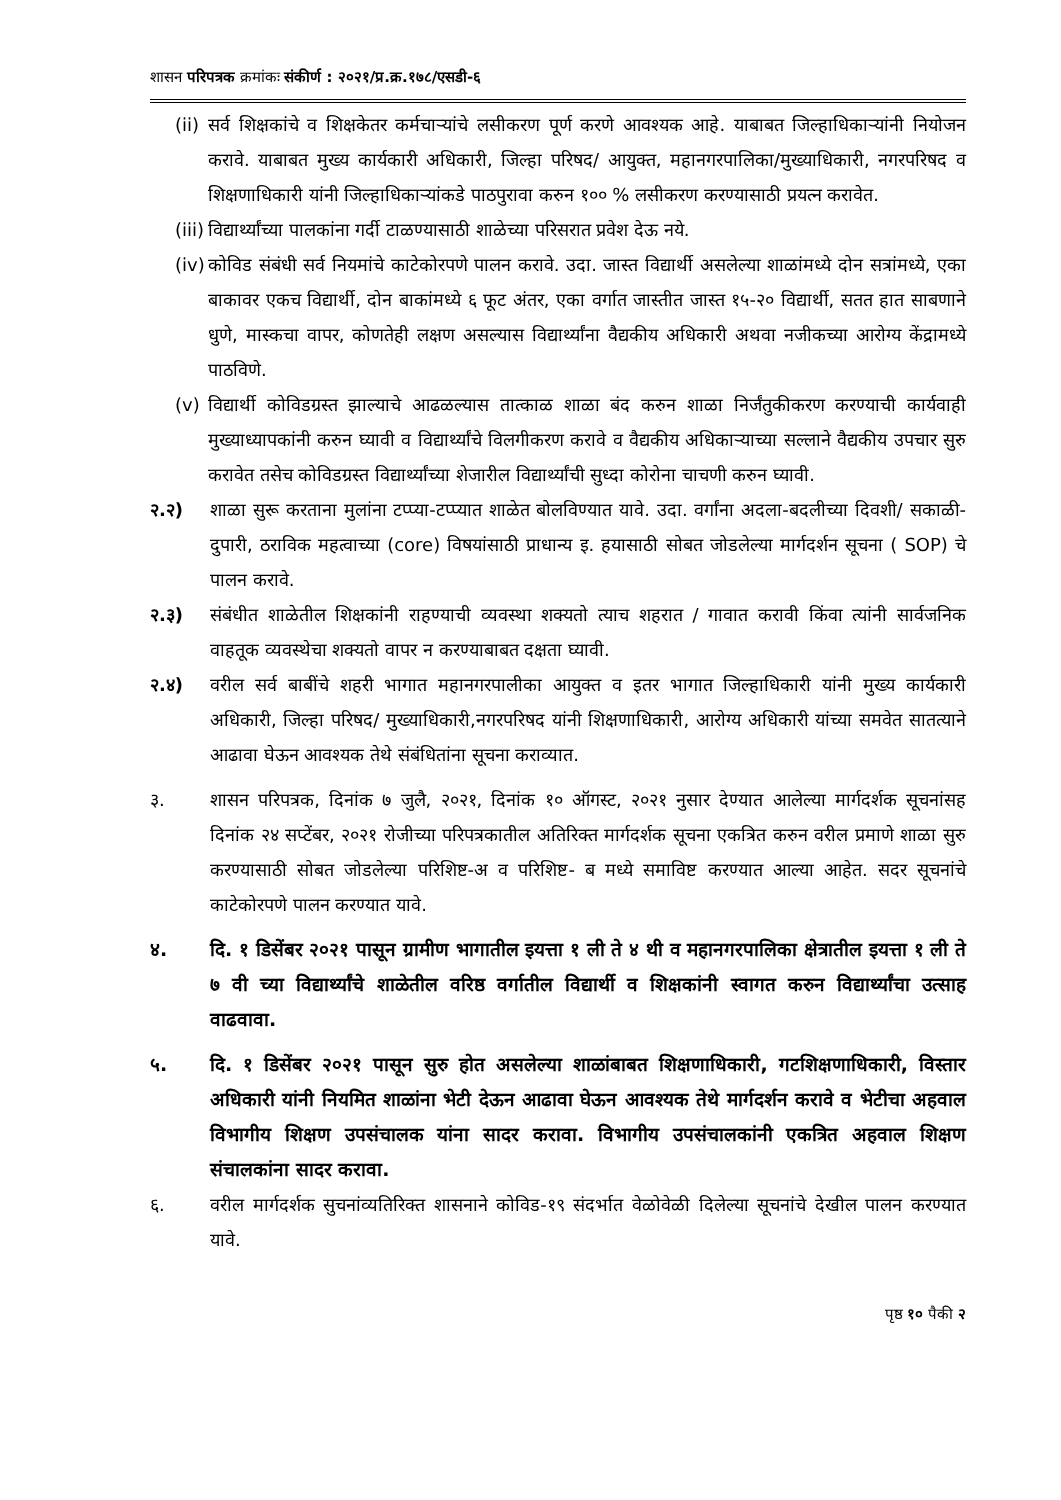शासन परिपत्रक क्रमांकः संकीर्ण : २०२१/प्र.क्र.१७८/एसडी-६
(ii) सर्व शिक्षकांचे व शिक्षकेतर कर्मचाऱ्यांचे लसीकरण पूर्ण करणे आवश्यक आहे. याबाबत जिल्हाधिकाऱ्यांनी नियोजन करावे. याबाबत मुख्य कार्यकारी अधिकारी, जिल्हा परिषद/ आयुक्त, महानगरपालिका/मुख्याधिकारी, नगरपरिषद व शिक्षणाधिकारी यांनी जिल्हाधिकाऱ्यांकडे पाठपुरावा करुन १०० % लसीकरण करण्यासाठी प्रयत्न करावेत.
(iii) विद्यार्थ्यांच्या पालकांना गर्दी टाळण्यासाठी शाळेच्या परिसरात प्रवेश देऊ नये.
(iv) कोविड संबंधी सर्व नियमांचे काटेकोरपणे पालन करावे. उदा. जास्त विद्यार्थी असलेल्या शाळांमध्ये दोन सत्रांमध्ये, एका बाकावर एकच विद्यार्थी, दोन बाकांमध्ये ६ फूट अंतर, एका वर्गात जास्तीत जास्त १५-२० विद्यार्थी, सतत हात साबणाने धुणे, मास्कचा वापर, कोणतेही लक्षण असल्यास विद्यार्थ्यांना वैद्यकीय अधिकारी अथवा नजीकच्या आरोग्य केंद्रामध्ये पाठविणे.
(v) विद्यार्थी कोविडग्रस्त झाल्याचे आढळल्यास तात्काळ शाळा बंद करुन शाळा निर्जंतुकीकरण करण्याची कार्यवाही मुख्याध्यापकांनी करुन घ्यावी व विद्यार्थ्यांचे विलगीकरण करावे व वैद्यकीय अधिकाऱ्याच्या सल्लाने वैद्यकीय उपचार सुरु करावेत तसेच कोविडग्रस्त विद्यार्थ्यांच्या शेजारील विद्यार्थ्यांची सुध्दा कोरोना चाचणी करुन घ्यावी.
२.२) शाळा सुरू करताना मुलांना टप्प्या-टप्प्यात शाळेत बोलविण्यात यावे. उदा. वर्गांना अदला-बदलीच्या दिवशी/ सकाळी-दुपारी, ठराविक महत्वाच्या (core) विषयांसाठी प्राधान्य इ. हयासाठी सोबत जोडलेल्या मार्गदर्शन सूचना ( SOP) चे पालन करावे.
२.३) संबंधीत शाळेतील शिक्षकांनी राहण्याची व्यवस्था शक्यतो त्याच शहरात / गावात करावी किंवा त्यांनी सार्वजनिक वाहतूक व्यवस्थेचा शक्यतो वापर न करण्याबाबत दक्षता घ्यावी.
२.४) वरील सर्व बाबींचे शहरी भागात महानगरपालीका आयुक्त व इतर भागात जिल्हाधिकारी यांनी मुख्य कार्यकारी अधिकारी, जिल्हा परिषद/ मुख्याधिकारी,नगरपरिषद यांनी शिक्षणाधिकारी, आरोग्य अधिकारी यांच्या समवेत सातत्याने आढावा घेऊन आवश्यक तेथे संबंधितांना सूचना कराव्यात.
३. शासन परिपत्रक, दिनांक ७ जुलै, २०२१, दिनांक १० ऑगस्ट, २०२१ नुसार देण्यात आलेल्या मार्गदर्शक सूचनांसह दिनांक २४ सप्टेंबर, २०२१ रोजीच्या परिपत्रकातील अतिरिक्त मार्गदर्शक सूचना एकत्रित करुन वरील प्रमाणे शाळा सुरु करण्यासाठी सोबत जोडलेल्या परिशिष्ट-अ व परिशिष्ट- ब मध्ये समाविष्ट करण्यात आल्या आहेत. सदर सूचनांचे काटेकोरपणे पालन करण्यात यावे.
४. दि. १ डिसेंबर २०२१ पासून ग्रामीण भागातील इयत्ता १ ली ते ४ थी व महानगरपालिका क्षेत्रातील इयत्ता १ ली ते ७ वी च्या विद्यार्थ्यांचे शाळेतील वरिष्ठ वर्गातील विद्यार्थी व शिक्षकांनी स्वागत करुन विद्यार्थ्यांचा उत्साह वाढवावा.
५. दि. १ डिसेंबर २०२१ पासून सुरु होत असलेल्या शाळांबाबत शिक्षणाधिकारी, गटशिक्षणाधिकारी, विस्तार अधिकारी यांनी नियमित शाळांना भेटी देऊन आढावा घेऊन आवश्यक तेथे मार्गदर्शन करावे व भेटीचा अहवाल विभागीय शिक्षण उपसंचालक यांना सादर करावा. विभागीय उपसंचालकांनी एकत्रित अहवाल शिक्षण संचालकांना सादर करावा.
६. वरील मार्गदर्शक सुचनांव्यतिरिक्त शासनाने कोविड-१९ संदर्भात वेळोवेळी दिलेल्या सूचनांचे देखील पालन करण्यात यावे.
पृष्ठ १० पैकी २